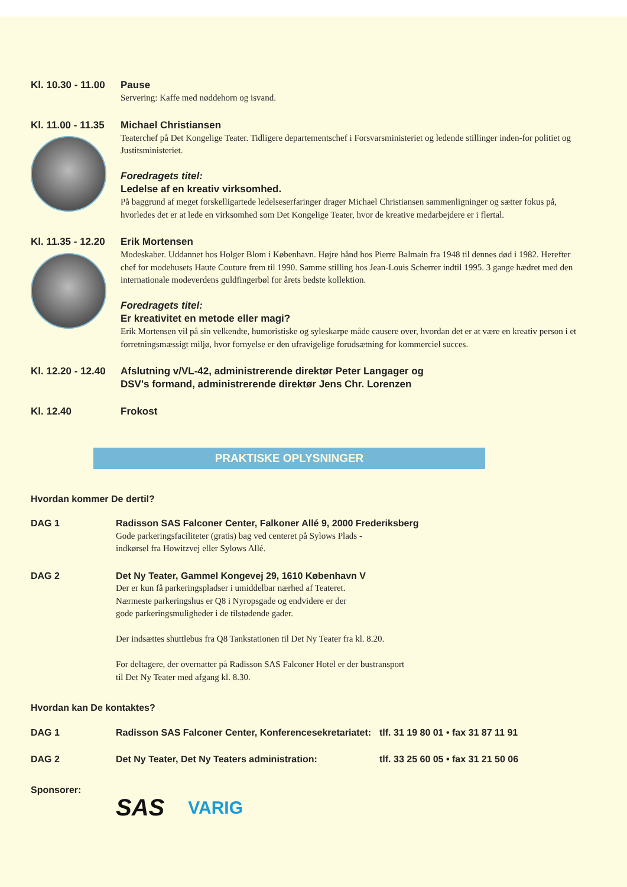Kl. 10.30 - 11.00
Pause
Servering: Kaffe med nøddehorn og isvand.
Kl. 11.00 - 11.35
Michael Christiansen
Teaterchef på Det Kongelige Teater. Tidligere departementschef i Forsvarsministeriet og ledende stillinger inden-for politiet og Justitsministeriet.
Foredragets titel:
Ledelse af en kreativ virksomhed.
På baggrund af meget forskelligartede ledelseserfaringer drager Michael Christiansen sammenligninger og sætter fokus på, hvorledes det er at lede en virksomhed som Det Kongelige Teater, hvor de kreative medarbejdere er i flertal.
Kl. 11.35 - 12.20
Erik Mortensen
Modeskaber. Uddannet hos Holger Blom i København. Højre hånd hos Pierre Balmain fra 1948 til dennes død i 1982. Herefter chef for modehusets Haute Couture frem til 1990. Samme stilling hos Jean-Louis Scherrer indtil 1995. 3 gange hædret med den internationale modeverdens guldfingerbøl for årets bedste kollektion.
Foredragets titel:
Er kreativitet en metode eller magi?
Erik Mortensen vil på sin velkendte, humoristiske og syleskarpe måde causere over, hvordan det er at være en kreativ person i et forretningsmæssigt miljø, hvor fornyelse er den ufravigelige forudsætning for kommerciel succes.
Kl. 12.20 - 12.40
Afslutning v/VL-42, administrerende direktør Peter Langager og
DSV's formand, administrerende direktør Jens Chr. Lorenzen
Kl. 12.40
Frokost
PRAKTISKE OPLYSNINGER
Hvordan kommer De dertil?
DAG 1 Radisson SAS Falconer Center, Falkoner Allé 9, 2000 Frederiksberg
Gode parkeringsfaciliteter (gratis) bag ved centeret på Sylows Plads -
indkørsel fra Howitzvej eller Sylows Allé.
DAG 2 Det Ny Teater, Gammel Kongevej 29, 1610 København V
Der er kun få parkeringspladser i umiddelbar nærhed af Teateret.
Nærmeste parkeringshus er Q8 i Nyropsgade og endvidere er der
gode parkeringsmuligheder i de tilstødende gader.
Der indsættes shuttlebus fra Q8 Tankstationen til Det Ny Teater fra kl. 8.20.
For deltagere, der overnatter på Radisson SAS Falconer Hotel er der bustransport
til Det Ny Teater med afgang kl. 8.30.
Hvordan kan De kontaktes?
DAG 1 Radisson SAS Falconer Center, Konferencesekretariatet:
tlf. 31 19 80 01 • fax 31 87 11 91
DAG 2 Det Ny Teater, Det Ny Teaters administration: tlf. 33 25 60 05 • fax 31 21 50 06
Sponsorer:
SAS VARIG